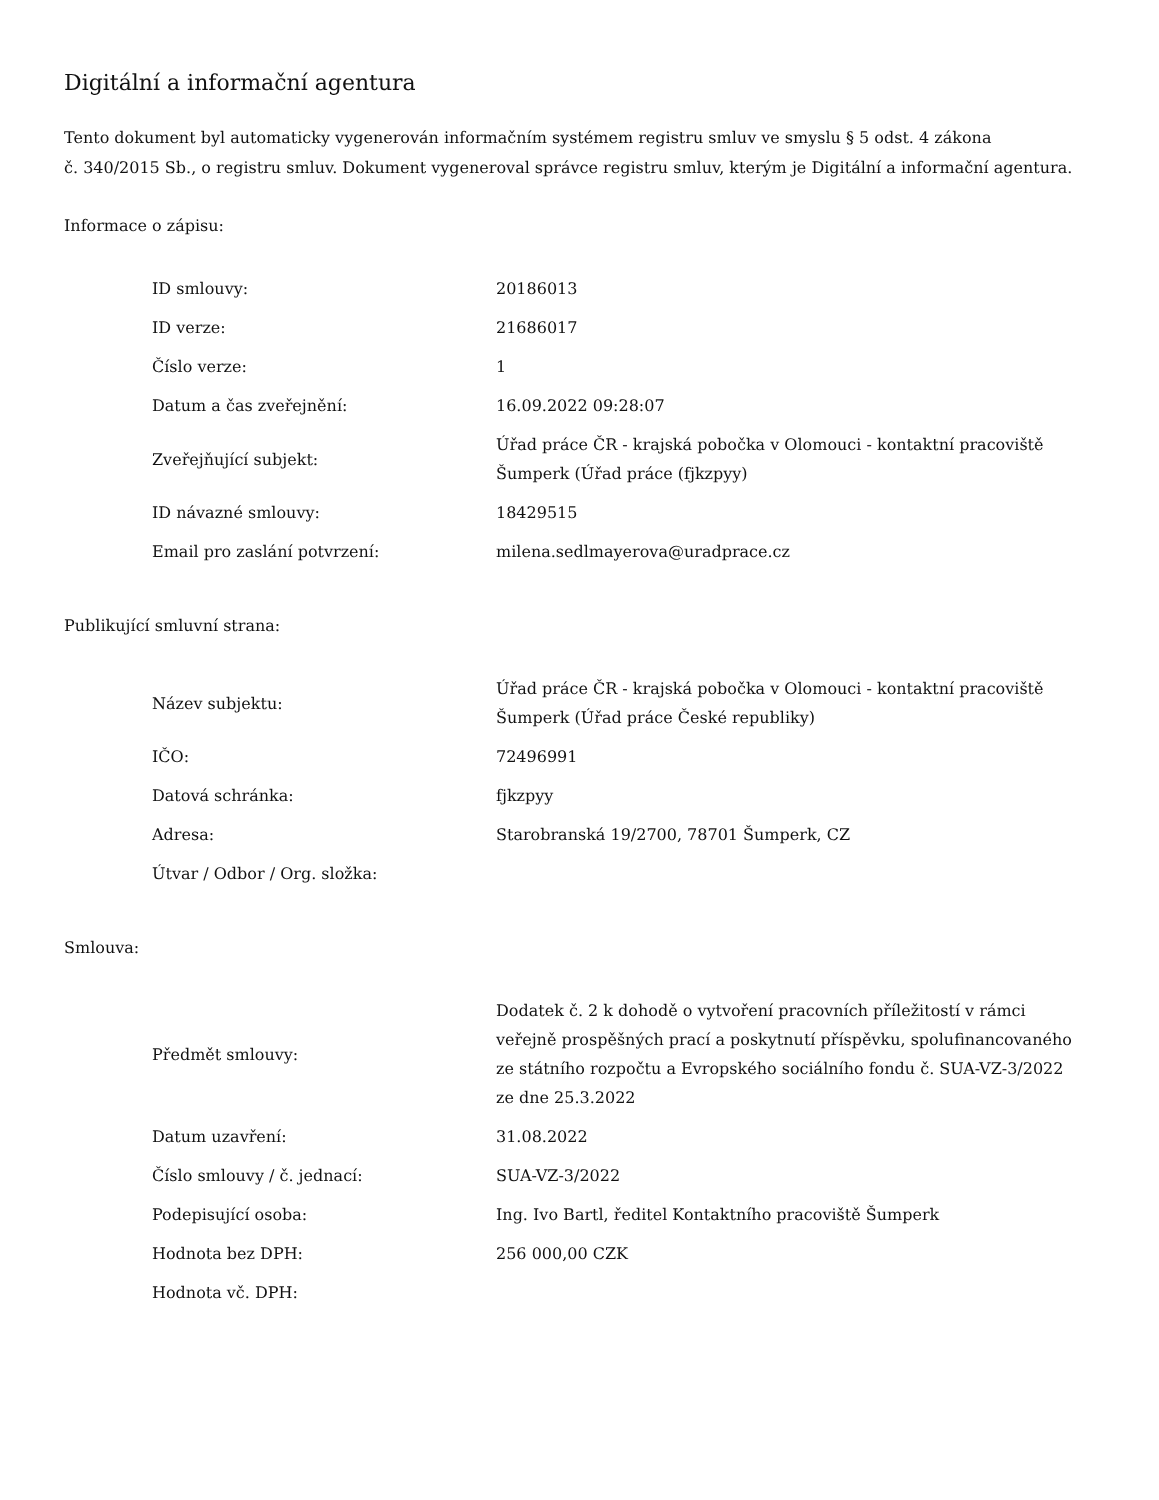Digitální a informační agentura
Tento dokument byl automaticky vygenerován informačním systémem registru smluv ve smyslu § 5 odst. 4 zákona
č. 340/2015 Sb., o registru smluv. Dokument vygeneroval správce registru smluv, kterým je Digitální a informační agentura.
Informace o zápisu:
| ID smlouvy: | 20186013 |
| ID verze: | 21686017 |
| Číslo verze: | 1 |
| Datum a čas zveřejnění: | 16.09.2022 09:28:07 |
| Zveřejňující subjekt: | Úřad práce ČR - krajská pobočka v Olomouci - kontaktní pracoviště Šumperk (Úřad práce (fjkzpyy) |
| ID návazné smlouvy: | 18429515 |
| Email pro zaslání potvrzení: | milena.sedlmayerova@uradprace.cz |
Publikující smluvní strana:
| Název subjektu: | Úřad práce ČR - krajská pobočka v Olomouci - kontaktní pracoviště Šumperk (Úřad práce České republiky) |
| IČO: | 72496991 |
| Datová schránka: | fjkzpyy |
| Adresa: | Starobranská 19/2700, 78701 Šumperk, CZ |
| Útvar / Odbor / Org. složka: | |
Smlouva:
| Předmět smlouvy: | Dodatek č. 2 k dohodě o vytvoření pracovních příležitostí v rámci veřejně prospěšných prací a poskytnutí příspěvku, spolufinancovaného ze státního rozpočtu a Evropského sociálního fondu č. SUA-VZ-3/2022 ze dne 25.3.2022 |
| Datum uzavření: | 31.08.2022 |
| Číslo smlouvy / č. jednací: | SUA-VZ-3/2022 |
| Podepisující osoba: | Ing. Ivo Bartl, ředitel Kontaktního pracoviště Šumperk |
| Hodnota bez DPH: | 256 000,00 CZK |
| Hodnota vč. DPH: | |